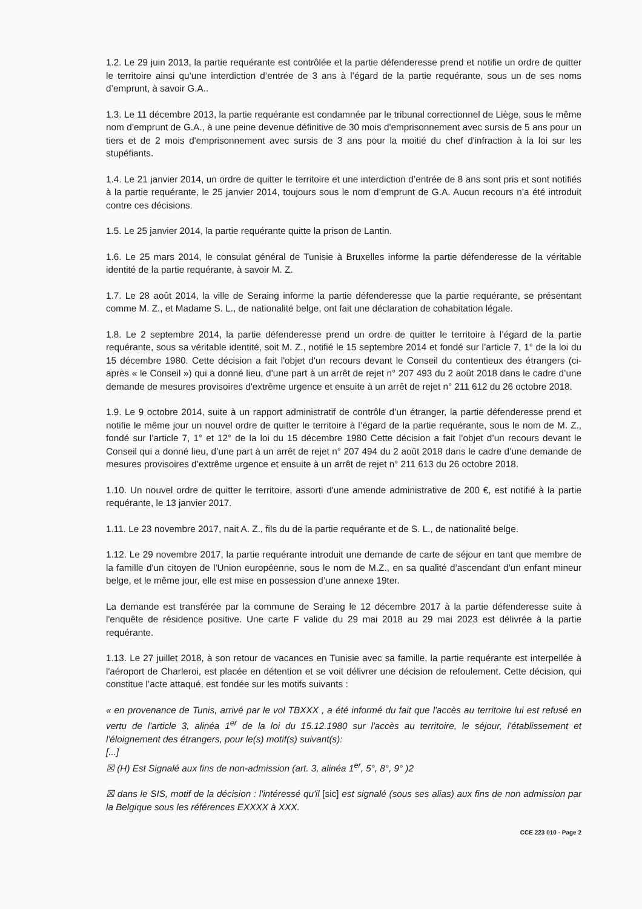1.2. Le 29 juin 2013, la partie requérante est contrôlée et la partie défenderesse prend et notifie un ordre de quitter le territoire ainsi qu’une interdiction d’entrée de 3 ans à l’égard de la partie requérante, sous un de ses noms d’emprunt, à savoir G.A..
1.3. Le 11 décembre 2013, la partie requérante est condamnée par le tribunal correctionnel de Liège, sous le même nom d’emprunt de G.A., à une peine devenue définitive de 30 mois d'emprisonnement avec sursis de 5 ans pour un tiers et de 2 mois d'emprisonnement avec sursis de 3 ans pour la moitié du chef d'infraction à la loi sur les stupéfiants.
1.4. Le 21 janvier 2014, un ordre de quitter le territoire et une interdiction d’entrée de 8 ans sont pris et sont notifiés à la partie requérante, le 25 janvier 2014, toujours sous le nom d’emprunt de G.A. Aucun recours n’a été introduit contre ces décisions.
1.5. Le 25 janvier 2014, la partie requérante quitte la prison de Lantin.
1.6. Le 25 mars 2014, le consulat général de Tunisie à Bruxelles informe la partie défenderesse de la véritable identité de la partie requérante, à savoir M. Z.
1.7. Le 28 août 2014, la ville de Seraing informe la partie défenderesse que la partie requérante, se présentant comme M. Z., et Madame S. L., de nationalité belge, ont fait une déclaration de cohabitation légale.
1.8. Le 2 septembre 2014, la partie défenderesse prend un ordre de quitter le territoire à l’égard de la partie requérante, sous sa véritable identité, soit M. Z., notifié le 15 septembre 2014 et fondé sur l’article 7, 1° de la loi du 15 décembre 1980. Cette décision a fait l'objet d'un recours devant le Conseil du contentieux des étrangers (ci-après « le Conseil ») qui a donné lieu, d’une part à un arrêt de rejet n° 207 493 du 2 août 2018 dans le cadre d’une demande de mesures provisoires d'extrême urgence et ensuite à un arrêt de rejet n° 211 612 du 26 octobre 2018.
1.9. Le 9 octobre 2014, suite à un rapport administratif de contrôle d’un étranger, la partie défenderesse prend et notifie le même jour un nouvel ordre de quitter le territoire à l’égard de la partie requérante, sous le nom de M. Z., fondé sur l’article 7, 1° et 12° de la loi du 15 décembre 1980 Cette décision a fait l’objet d’un recours devant le Conseil qui a donné lieu, d’une part à un arrêt de rejet n° 207 494 du 2 août 2018 dans le cadre d’une demande de mesures provisoires d’extrême urgence et ensuite à un arrêt de rejet n° 211 613 du 26 octobre 2018.
1.10. Un nouvel ordre de quitter le territoire, assorti d'une amende administrative de 200 €, est notifié à la partie requérante, le 13 janvier 2017.
1.11. Le 23 novembre 2017, nait A. Z., fils du de la partie requérante et de S. L., de nationalité belge.
1.12. Le 29 novembre 2017, la partie requérante introduit une demande de carte de séjour en tant que membre de la famille d'un citoyen de l'Union européenne, sous le nom de M.Z., en sa qualité d’ascendant d’un enfant mineur belge, et le même jour, elle est mise en possession d’une annexe 19ter.
La demande est transférée par la commune de Seraing le 12 décembre 2017 à la partie défenderesse suite à l'enquête de résidence positive. Une carte F valide du 29 mai 2018 au 29 mai 2023 est délivrée à la partie requérante.
1.13. Le 27 juillet 2018, à son retour de vacances en Tunisie avec sa famille, la partie requérante est interpellée à l'aéroport de Charleroi, est placée en détention et se voit délivrer une décision de refoulement. Cette décision, qui constitue l’acte attaqué, est fondée sur les motifs suivants :
« en provenance de Tunis, arrivé par le vol TBXXX , a été informé du fait que l'accès au territoire lui est refusé en vertu de l'article 3, alinéa 1<sup>er</sup> de la loi du 15.12.1980 sur l'accès au territoire, le séjour, l'établissement et l'éloignement des étrangers, pour le(s) motif(s) suivant(s):
[...]
☒ (H) Est Signalé aux fins de non-admission (art. 3, alinéa 1<sup>er</sup>, 5°, 8°, 9° )2
☒ dans le SIS, motif de la décision : l'intéressé qu'il [sic] est signalé (sous ses alias) aux fins de non admission par la Belgique sous les références EXXXX à XXX.
CCE 223 010 - Page 2